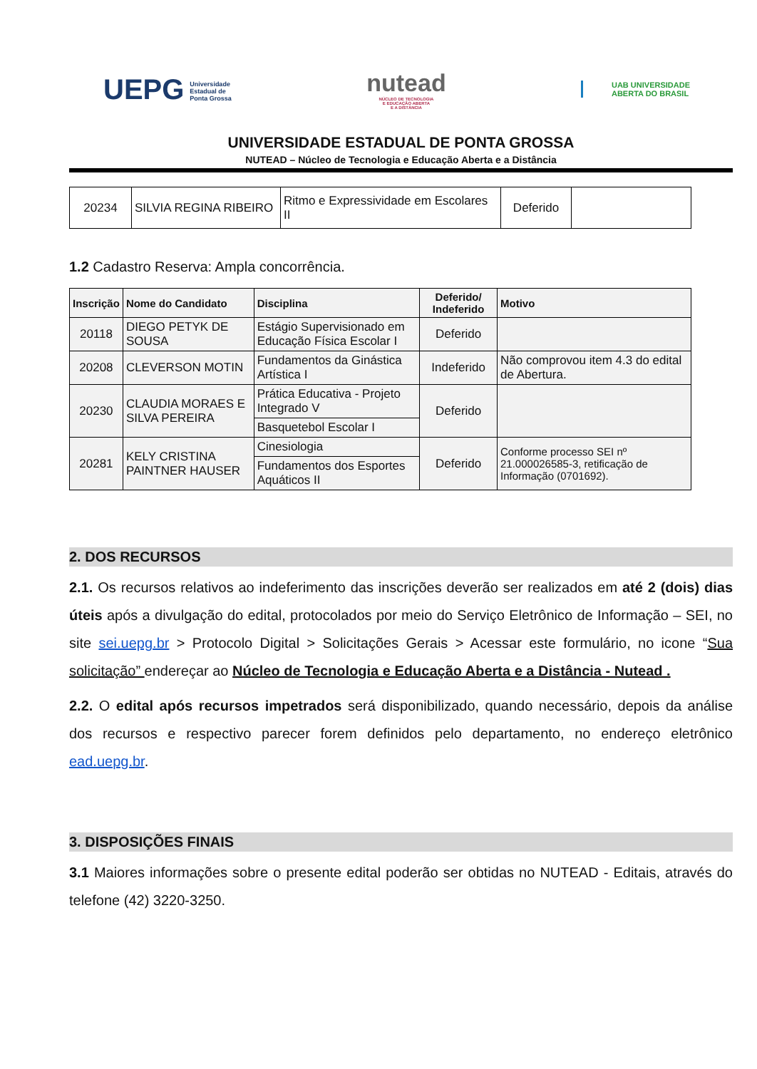UEPG Universidade
Estadual de
Ponta Grossa
nutead
NÚCLEO DE TECNOLOGIA
E EDUCAÇÃO ABERTA
E A DISTÂNCIA
UAB UNIVERSIDADE
ABERTA DO BRASIL
UNIVERSIDADE ESTADUAL DE PONTA GROSSA
NUTEAD – Núcleo de Tecnologia e Educação Aberta e a Distância
| 20234 | SILVIA REGINA RIBEIRO | Ritmo e Expressividade em Escolares II | Deferido | |
1.2 Cadastro Reserva: Ampla concorrência.
| Inscrição | Nome do Candidato | Disciplina | Deferido/ Indeferido | Motivo |
| --- | --- | --- | --- | --- |
| 20118 | DIEGO PETYK DE SOUSA | Estágio Supervisionado em Educação Física Escolar I | Deferido | |
| 20208 | CLEVERSON MOTIN | Fundamentos da Ginástica Artística I | Indeferido | Não comprovou item 4.3 do edital de Abertura. |
| 20230 | CLAUDIA MORAES E SILVA PEREIRA | Prática Educativa - Projeto Integrado V | Deferido | |
| | | Basquetebol Escolar I | | |
| 20281 | KELY CRISTINA PAINTNER HAUSER | Cinesiologia | Deferido | Conforme processo SEI nº 21.000026585-3, retificação de Informação (0701692). |
| | | Fundamentos dos Esportes Aquáticos II | | |
2. DOS RECURSOS
2.1. Os recursos relativos ao indeferimento das inscrições deverão ser realizados em até 2 (dois) dias úteis após a divulgação do edital, protocolados por meio do Serviço Eletrônico de Informação – SEI, no site sei.uepg.br > Protocolo Digital > Solicitações Gerais > Acessar este formulário, no icone “Sua solicitação” endereçar ao Núcleo de Tecnologia e Educação Aberta e a Distância - Nutead .
2.2. O edital após recursos impetrados será disponibilizado, quando necessário, depois da análise dos recursos e respectivo parecer forem definidos pelo departamento, no endereço eletrônico ead.uepg.br.
3. DISPOSIÇÕES FINAIS
3.1 Maiores informações sobre o presente edital poderão ser obtidas no NUTEAD - Editais, através do telefone (42) 3220-3250.